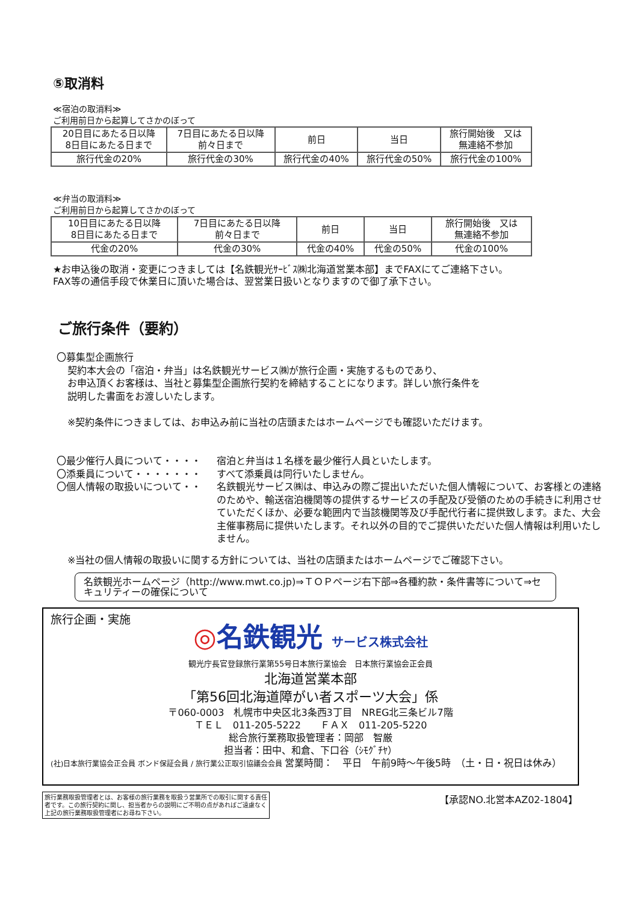⑤取消料
≪宿泊の取消料≫
ご利用前日から起算してさかのぼって
| 20日目にあたる日以降 8日目にあたる日まで | 7日目にあたる日以降 前々日まで | 前日 | 当日 | 旅行開始後 又は 無連絡不参加 |
| 旅行代金の20% | 旅行代金の30% | 旅行代金の40% | 旅行代金の50% | 旅行代金の100% |
≪弁当の取消料≫
ご利用前日から起算してさかのぼって
| 10日目にあたる日以降 8日目にあたる日まで | 7日目にあたる日以降 前々日まで | 前日 | 当日 | 旅行開始後 又は 無連絡不参加 |
| 代金の20% | 代金の30% | 代金の40% | 代金の50% | 代金の100% |
★お申込後の取消・変更につきましては【名鉄観光ｻｰﾋﾞｽ㈱北海道営業本部】までFAXにてご連絡下さい。
FAX等の通信手段で休業日に頂いた場合は、翌営業日扱いとなりますので御了承下さい。
ご旅行条件（要約）
〇募集型企画旅行
契約本大会の「宿泊・弁当」は名鉄観光サービス㈱が旅行企画・実施するものであり、
お申込頂くお客様は、当社と募集型企画旅行契約を締結することになります。詳しい旅行条件を
説明した書面をお渡しいたします。
※契約条件につきましては、お申込み前に当社の店頭またはホームページでも確認いただけます。
〇最少催行人員について・・・・ 宿泊と弁当は１名様を最少催行人員といたします。
〇添乗員について・・・・・・・ すべて添乗員は同行いたしません。
〇個人情報の取扱いについて・・ 名鉄観光サービス㈱は、申込みの際ご提出いただいた個人情報について、お客様との連絡のためや、輸送宿泊機関等の提供するサービスの手配及び受領のための手続きに利用させていただくほか、必要な範囲内で当該機関等及び手配代行者に提供致します。また、大会主催事務局に提供いたします。それ以外の目的でご提供いただいた個人情報は利用いたしません。
※当社の個人情報の取扱いに関する方針については、当社の店頭またはホームページでご確認下さい。
名鉄観光ホームページ（http://www.mwt.co.jp)⇒ＴＯＰページ右下部⇒各種約款・条件書等について⇒セキュリティーの確保について
旅行企画・実施
◎名鉄観光 サービス株式会社
観光庁長官登録旅行業第55号日本旅行業協会　日本旅行業協会正会員
北海道営業本部
「第56回北海道障がい者スポーツ大会」係
〒060-0003　札幌市中央区北3条西3丁目　NREG北三条ビル7階
ＴＥＬ　011-205-5222　　ＦＡＸ　011-205-5220
総合旅行業務取扱管理者：岡部　智厳
担当者：田中、和倉、下口谷（ｼﾓｸﾞﾁﾔ）
(社)日本旅行業協会正会員 ボンド保証会員 / 旅行業公正取引協議会会員 営業時間：　平日　午前9時～午後5時　（土・日・祝日は休み）
旅行業務取扱管理者とは、お客様の旅行業務を取扱う営業所での取引に関する責任者です。この旅行契約に関し、担当者からの説明にご不明の点があればご遠慮なく上記の旅行業務取扱管理者にお尋ね下さい。
【承認NO.北営本AZ02-1804】